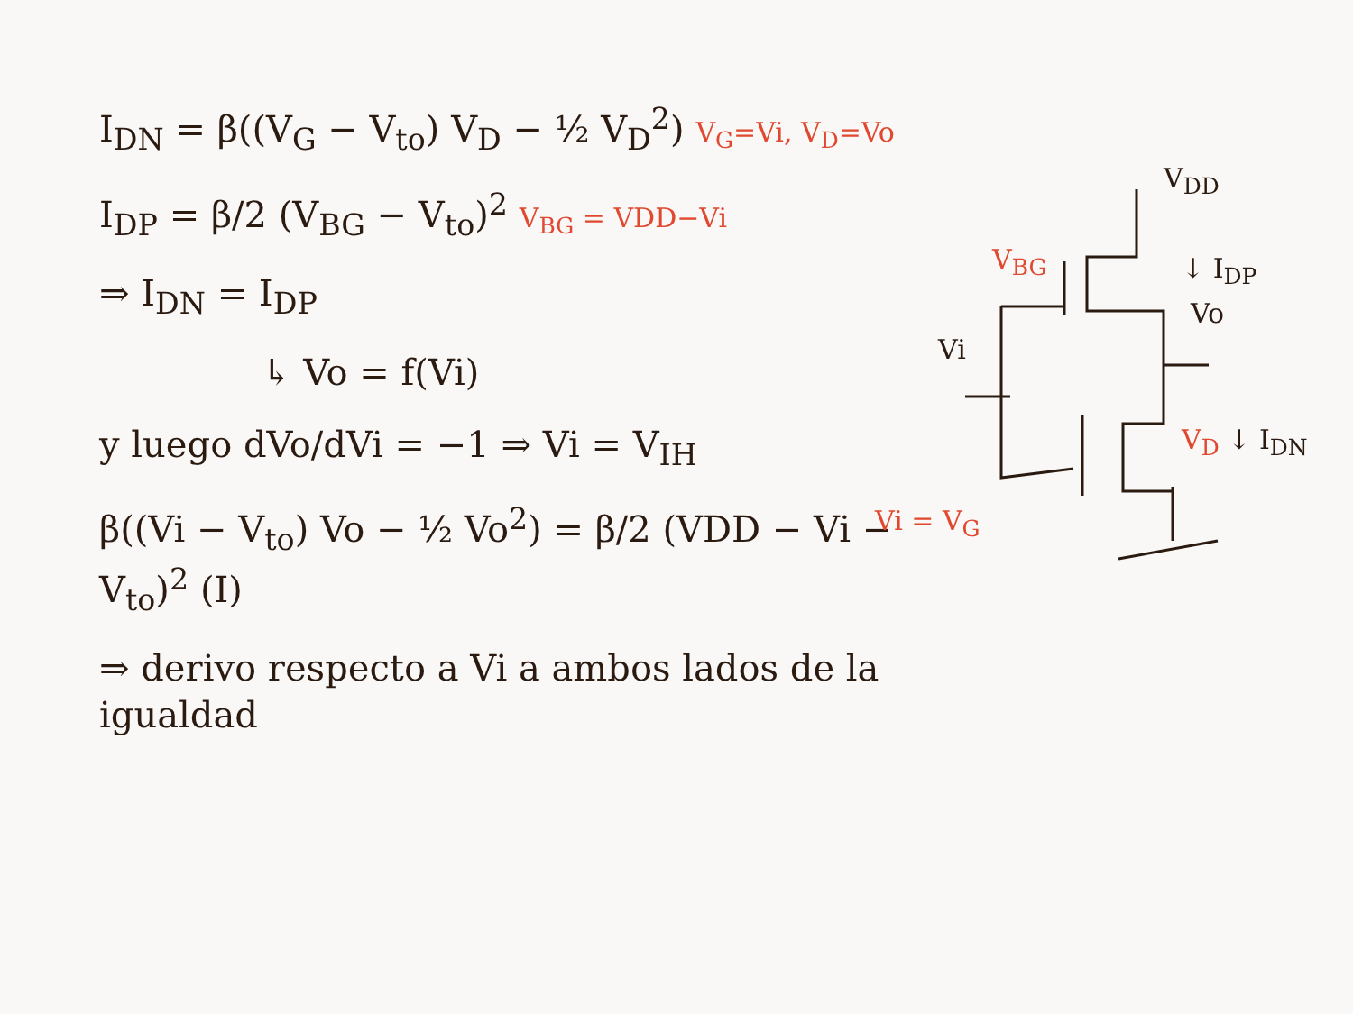I<sub>DN</sub> = β((V<sub>G</sub> − V<sub>to</sub>) V<sub>D</sub> − ½ V<sub>D</sub><sup>2</sup>) V<sub>G</sub>=Vi, V<sub>D</sub>=Vo
I<sub>DP</sub> = β/2 (V<sub>BG</sub> − V<sub>to</sub>)<sup>2</sup> V<sub>BG</sub> = VDD−Vi
⇒ I<sub>DN</sub> = I<sub>DP</sub>
↳ Vo = f(Vi)
y luego dVo/dVi = −1 ⇒ Vi = V<sub>IH</sub>
β((Vi − V<sub>to</sub>) Vo − ½ Vo<sup>2</sup>) = β/2 (VDD − Vi − V<sub>to</sub>)<sup>2</sup> (I)
⇒ derivo respecto a Vi a ambos lados de la igualdad
V<sub>DD</sub>
V<sub>BG</sub> ↓ I<sub>DP</sub>
Vo
Vi
V<sub>D</sub> ↓ I<sub>DN</sub>
Vi = V<sub>G</sub>